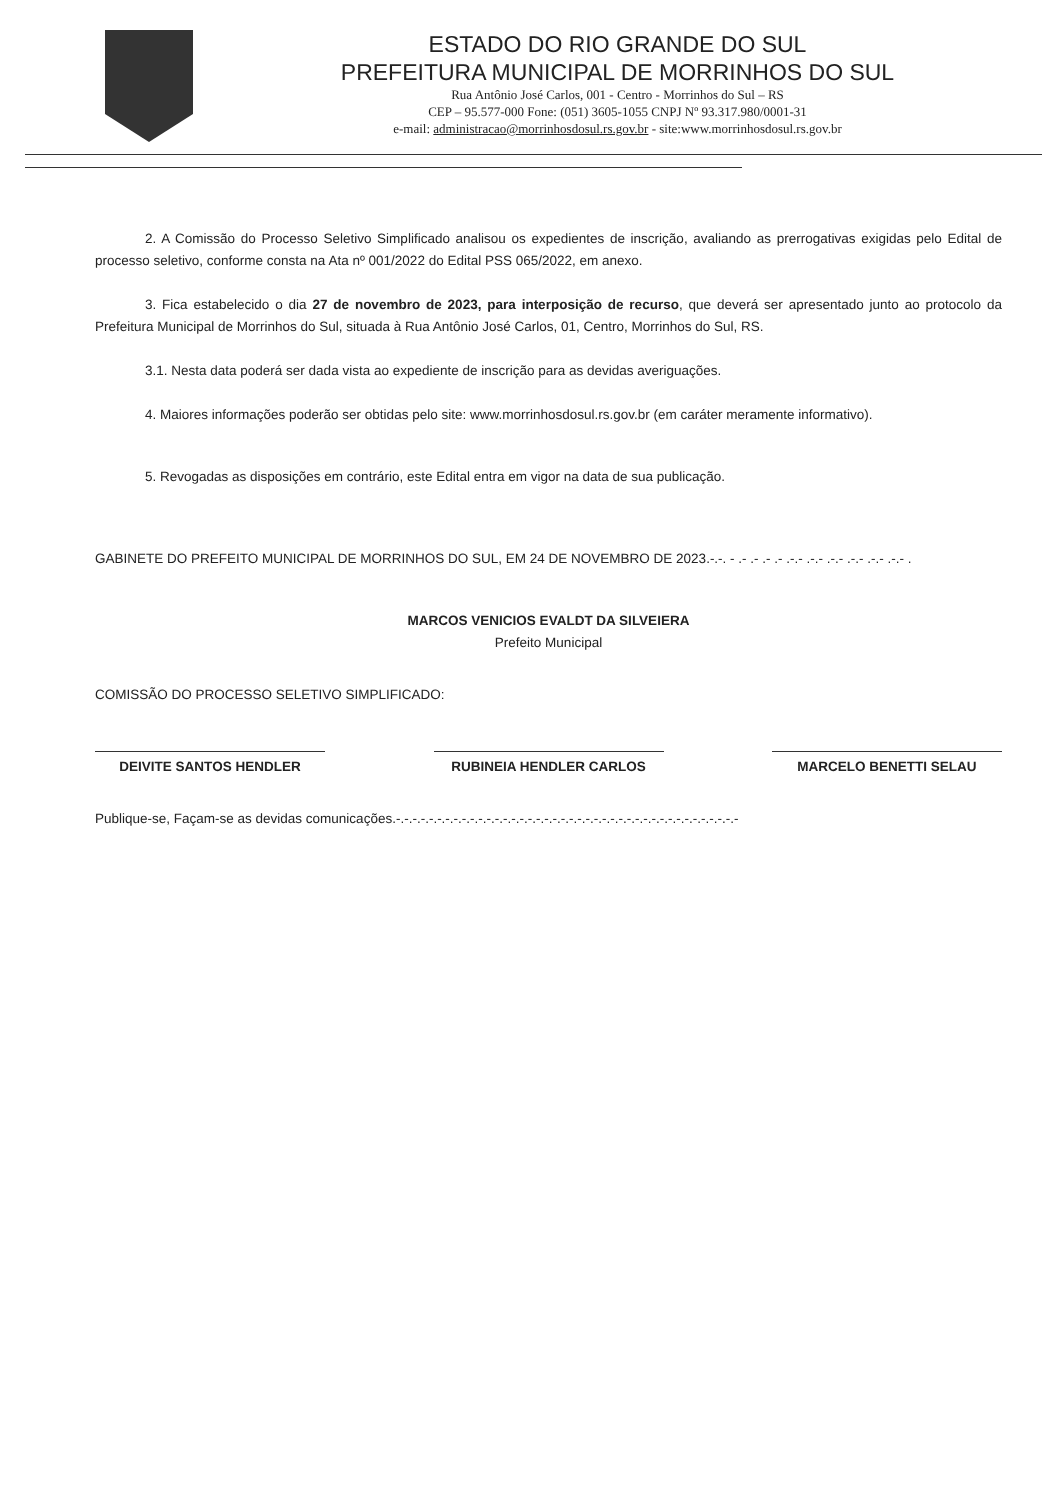ESTADO DO RIO GRANDE DO SUL
PREFEITURA MUNICIPAL DE MORRINHOS DO SUL
Rua Antônio José Carlos, 001 - Centro - Morrinhos do Sul – RS
CEP – 95.577-000 Fone: (051) 3605-1055 CNPJ Nº 93.317.980/0001-31
e-mail: administracao@morrinhosdosul.rs.gov.br - site:www.morrinhosdosul.rs.gov.br
2. A Comissão do Processo Seletivo Simplificado analisou os expedientes de inscrição, avaliando as prerrogativas exigidas pelo Edital de processo seletivo, conforme consta na Ata nº 001/2022 do Edital PSS 065/2022, em anexo.
3. Fica estabelecido o dia 27 de novembro de 2023, para interposição de recurso, que deverá ser apresentado junto ao protocolo da Prefeitura Municipal de Morrinhos do Sul, situada à Rua Antônio José Carlos, 01, Centro, Morrinhos do Sul, RS.
3.1. Nesta data poderá ser dada vista ao expediente de inscrição para as devidas averiguações.
4. Maiores informações poderão ser obtidas pelo site: www.morrinhosdosul.rs.gov.br (em caráter meramente informativo).
5. Revogadas as disposições em contrário, este Edital entra em vigor na data de sua publicação.
GABINETE DO PREFEITO MUNICIPAL DE MORRINHOS DO SUL, EM 24 DE NOVEMBRO DE 2023.-.-. - .- .- .- .- .-.- .-.- .-.- .-.- .-.- .-.- .
MARCOS VENICIOS EVALDT DA SILVEIERA
Prefeito Municipal
COMISSÃO DO PROCESSO SELETIVO SIMPLIFICADO:
DEIVITE SANTOS HENDLER RUBINEIA HENDLER CARLOS MARCELO BENETTI SELAU
Publique-se, Façam-se as devidas comunicações.-.-.-.-.-.-.-.-.-.-.-.-.-.-.-.-.-.-.-.-.-.-.-.-.-.-.-.-.-.-.-.-.-.-.-.-.-.-.-.-.-.-